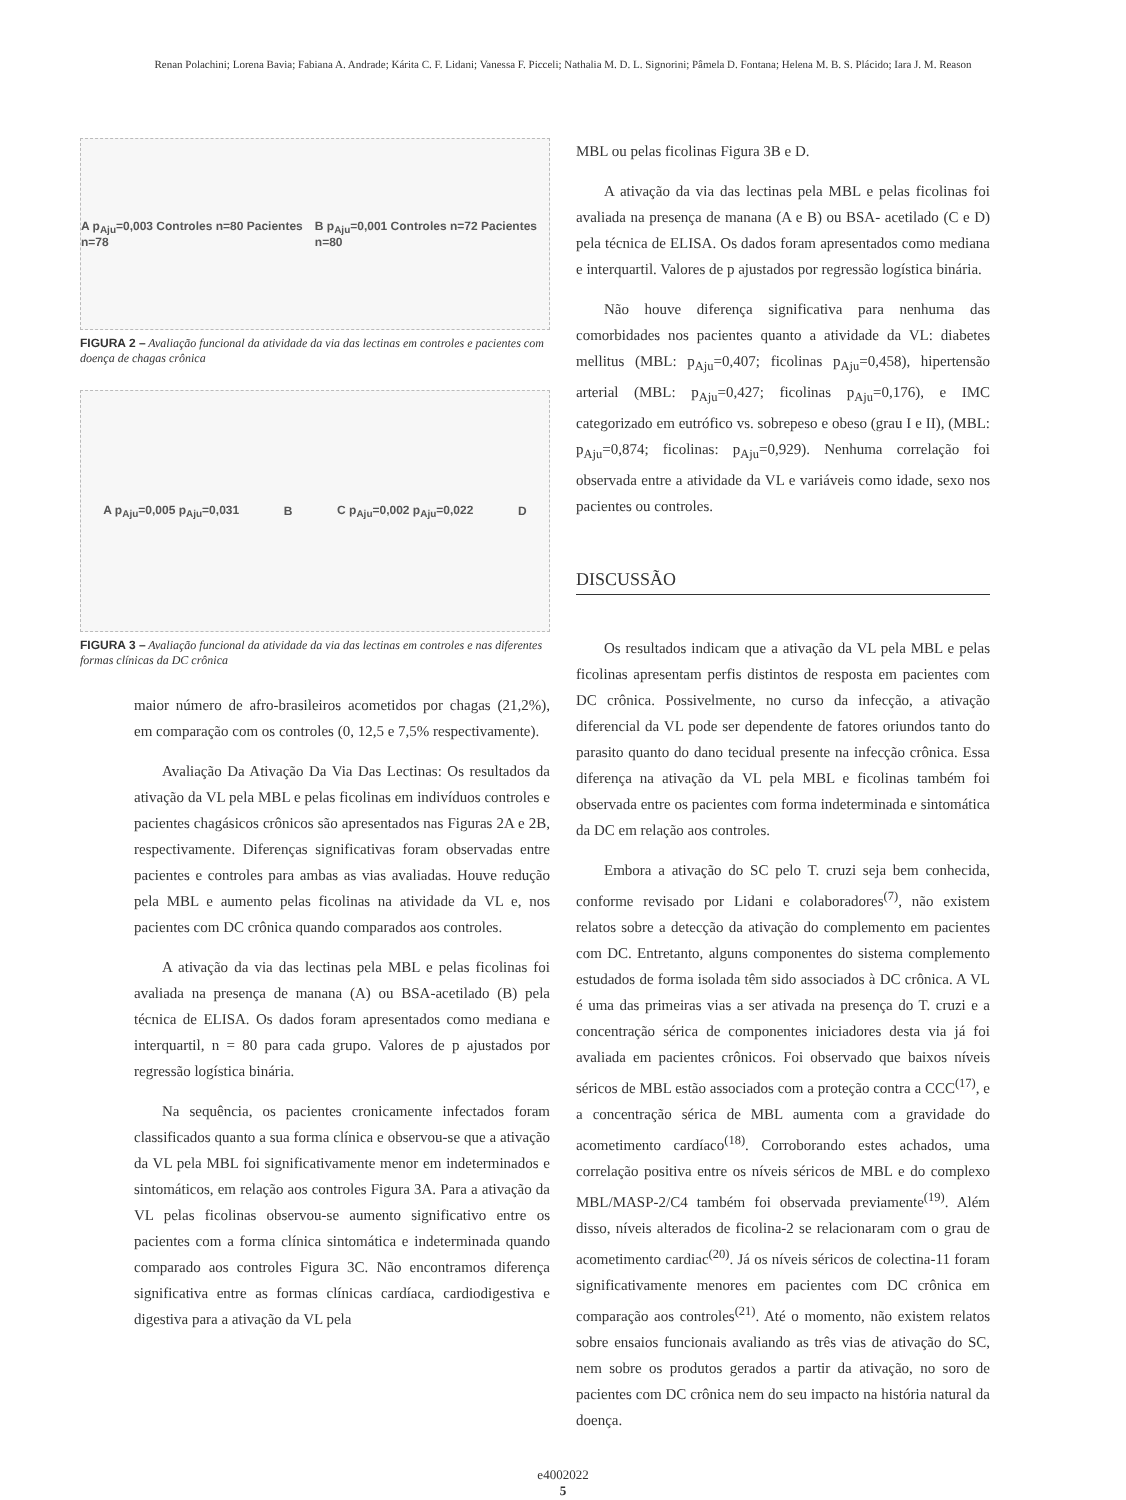Renan Polachini; Lorena Bavia; Fabiana A. Andrade; Kárita C. F. Lidani; Vanessa F. Picceli; Nathalia M. D. L. Signorini; Pâmela D. Fontana; Helena M. B. S. Plácido; Iara J. M. Reason
A p<sub>Aju</sub>=0,003 Controles n=80 Pacientes n=78 B p<sub>Aju</sub>=0,001 Controles n=72 Pacientes n=80
FIGURA 2 – Avaliação funcional da atividade da via das lectinas em controles e pacientes com doença de chagas crônica
A p<sub>Aju</sub>=0,005 p<sub>Aju</sub>=0,031 B C p<sub>Aju</sub>=0,002 p<sub>Aju</sub>=0,022 D
FIGURA 3 – Avaliação funcional da atividade da via das lectinas em controles e nas diferentes formas clínicas da DC crônica
maior número de afro-brasileiros acometidos por chagas (21,2%), em comparação com os controles (0, 12,5 e 7,5% respectivamente).
Avaliação Da Ativação Da Via Das Lectinas: Os resultados da ativação da VL pela MBL e pelas ficolinas em indivíduos controles e pacientes chagásicos crônicos são apresentados nas Figuras 2A e 2B, respectivamente. Diferenças significativas foram observadas entre pacientes e controles para ambas as vias avaliadas. Houve redução pela MBL e aumento pelas ficolinas na atividade da VL e, nos pacientes com DC crônica quando comparados aos controles.
A ativação da via das lectinas pela MBL e pelas ficolinas foi avaliada na presença de manana (A) ou BSA-acetilado (B) pela técnica de ELISA. Os dados foram apresentados como mediana e interquartil, n = 80 para cada grupo. Valores de p ajustados por regressão logística binária.
Na sequência, os pacientes cronicamente infectados foram classificados quanto a sua forma clínica e observou-se que a ativação da VL pela MBL foi significativamente menor em indeterminados e sintomáticos, em relação aos controles Figura 3A. Para a ativação da VL pelas ficolinas observou-se aumento significativo entre os pacientes com a forma clínica sintomática e indeterminada quando comparado aos controles Figura 3C. Não encontramos diferença significativa entre as formas clínicas cardíaca, cardiodigestiva e digestiva para a ativação da VL pela
MBL ou pelas ficolinas Figura 3B e D.
A ativação da via das lectinas pela MBL e pelas ficolinas foi avaliada na presença de manana (A e B) ou BSA- acetilado (C e D) pela técnica de ELISA. Os dados foram apresentados como mediana e interquartil. Valores de p ajustados por regressão logística binária.
Não houve diferença significativa para nenhuma das comorbidades nos pacientes quanto a atividade da VL: diabetes mellitus (MBL: p<sub>Aju</sub>=0,407; ficolinas p<sub>Aju</sub>=0,458), hipertensão arterial (MBL: p<sub>Aju</sub>=0,427; ficolinas p<sub>Aju</sub>=0,176), e IMC categorizado em eutrófico vs. sobrepeso e obeso (grau I e II), (MBL: p<sub>Aju</sub>=0,874; ficolinas: p<sub>Aju</sub>=0,929). Nenhuma correlação foi observada entre a atividade da VL e variáveis como idade, sexo nos pacientes ou controles.
DISCUSSÃO
Os resultados indicam que a ativação da VL pela MBL e pelas ficolinas apresentam perfis distintos de resposta em pacientes com DC crônica. Possivelmente, no curso da infecção, a ativação diferencial da VL pode ser dependente de fatores oriundos tanto do parasito quanto do dano tecidual presente na infecção crônica. Essa diferença na ativação da VL pela MBL e ficolinas também foi observada entre os pacientes com forma indeterminada e sintomática da DC em relação aos controles.
Embora a ativação do SC pelo T. cruzi seja bem conhecida, conforme revisado por Lidani e colaboradores<sup>(7)</sup>, não existem relatos sobre a detecção da ativação do complemento em pacientes com DC. Entretanto, alguns componentes do sistema complemento estudados de forma isolada têm sido associados à DC crônica. A VL é uma das primeiras vias a ser ativada na presença do T. cruzi e a concentração sérica de componentes iniciadores desta via já foi avaliada em pacientes crônicos. Foi observado que baixos níveis séricos de MBL estão associados com a proteção contra a CCC<sup>(17)</sup>, e a concentração sérica de MBL aumenta com a gravidade do acometimento cardíaco<sup>(18)</sup>. Corroborando estes achados, uma correlação positiva entre os níveis séricos de MBL e do complexo MBL/MASP-2/C4 também foi observada previamente<sup>(19)</sup>. Além disso, níveis alterados de ficolina-2 se relacionaram com o grau de acometimento cardiac<sup>(20)</sup>. Já os níveis séricos de colectina-11 foram significativamente menores em pacientes com DC crônica em comparação aos controles<sup>(21)</sup>. Até o momento, não existem relatos sobre ensaios funcionais avaliando as três vias de ativação do SC, nem sobre os produtos gerados a partir da ativação, no soro de pacientes com DC crônica nem do seu impacto na história natural da doença.
e4002022
5